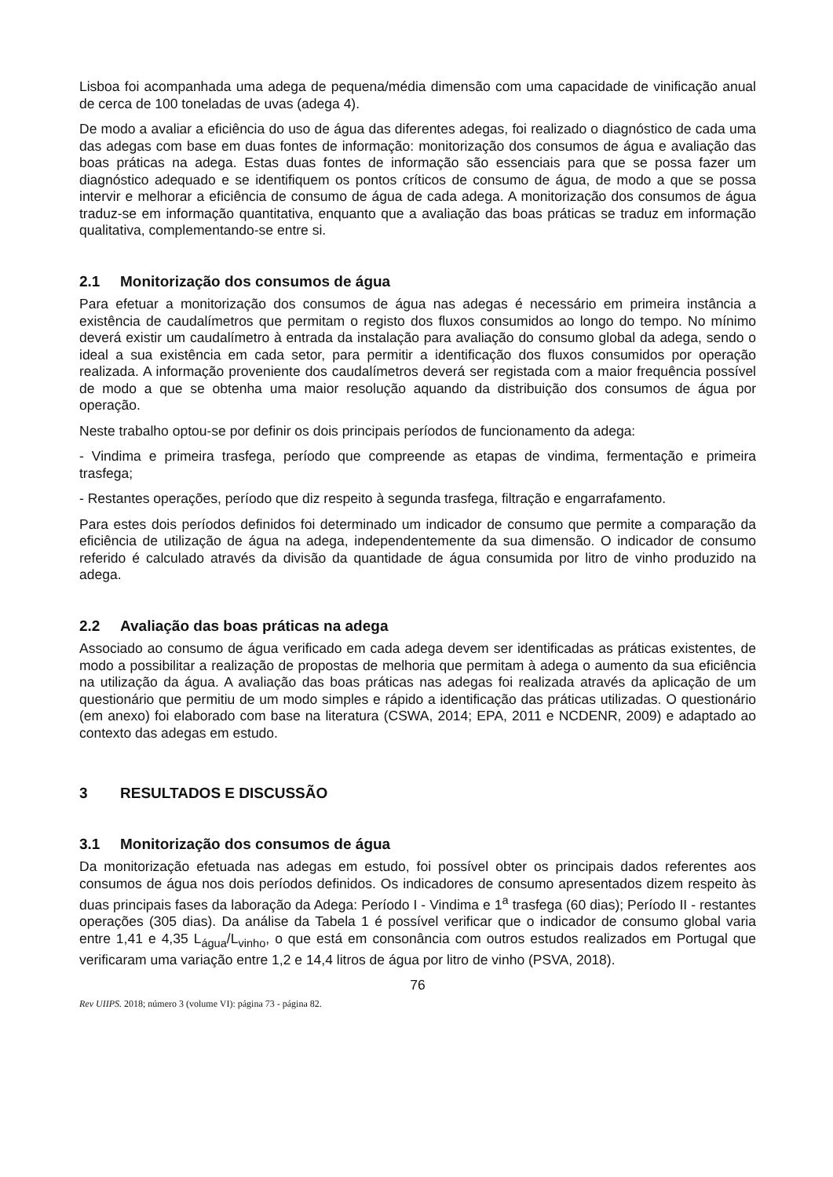Lisboa foi acompanhada uma adega de pequena/média dimensão com uma capacidade de vinificação anual de cerca de 100 toneladas de uvas (adega 4).
De modo a avaliar a eficiência do uso de água das diferentes adegas, foi realizado o diagnóstico de cada uma das adegas com base em duas fontes de informação: monitorização dos consumos de água e avaliação das boas práticas na adega. Estas duas fontes de informação são essenciais para que se possa fazer um diagnóstico adequado e se identifiquem os pontos críticos de consumo de água, de modo a que se possa intervir e melhorar a eficiência de consumo de água de cada adega. A monitorização dos consumos de água traduz-se em informação quantitativa, enquanto que a avaliação das boas práticas se traduz em informação qualitativa, complementando-se entre si.
2.1 Monitorização dos consumos de água
Para efetuar a monitorização dos consumos de água nas adegas é necessário em primeira instância a existência de caudalímetros que permitam o registo dos fluxos consumidos ao longo do tempo. No mínimo deverá existir um caudalímetro à entrada da instalação para avaliação do consumo global da adega, sendo o ideal a sua existência em cada setor, para permitir a identificação dos fluxos consumidos por operação realizada. A informação proveniente dos caudalímetros deverá ser registada com a maior frequência possível de modo a que se obtenha uma maior resolução aquando da distribuição dos consumos de água por operação.
Neste trabalho optou-se por definir os dois principais períodos de funcionamento da adega:
- Vindima e primeira trasfega, período que compreende as etapas de vindima, fermentação e primeira trasfega;
- Restantes operações, período que diz respeito à segunda trasfega, filtração e engarrafamento.
Para estes dois períodos definidos foi determinado um indicador de consumo que permite a comparação da eficiência de utilização de água na adega, independentemente da sua dimensão. O indicador de consumo referido é calculado através da divisão da quantidade de água consumida por litro de vinho produzido na adega.
2.2 Avaliação das boas práticas na adega
Associado ao consumo de água verificado em cada adega devem ser identificadas as práticas existentes, de modo a possibilitar a realização de propostas de melhoria que permitam à adega o aumento da sua eficiência na utilização da água. A avaliação das boas práticas nas adegas foi realizada através da aplicação de um questionário que permitiu de um modo simples e rápido a identificação das práticas utilizadas. O questionário (em anexo) foi elaborado com base na literatura (CSWA, 2014; EPA, 2011 e NCDENR, 2009) e adaptado ao contexto das adegas em estudo.
3 RESULTADOS E DISCUSSÃO
3.1 Monitorização dos consumos de água
Da monitorização efetuada nas adegas em estudo, foi possível obter os principais dados referentes aos consumos de água nos dois períodos definidos. Os indicadores de consumo apresentados dizem respeito às duas principais fases da laboração da Adega: Período I - Vindima e 1<sup>a</sup> trasfega (60 dias); Período II - restantes operações (305 dias). Da análise da Tabela 1 é possível verificar que o indicador de consumo global varia entre 1,41 e 4,35 L<sub>água</sub>/L<sub>vinho</sub>, o que está em consonância com outros estudos realizados em Portugal que verificaram uma variação entre 1,2 e 14,4 litros de água por litro de vinho (PSVA, 2018).
76
Rev UIIPS. 2018; número 3 (volume VI): página 73 - página 82.